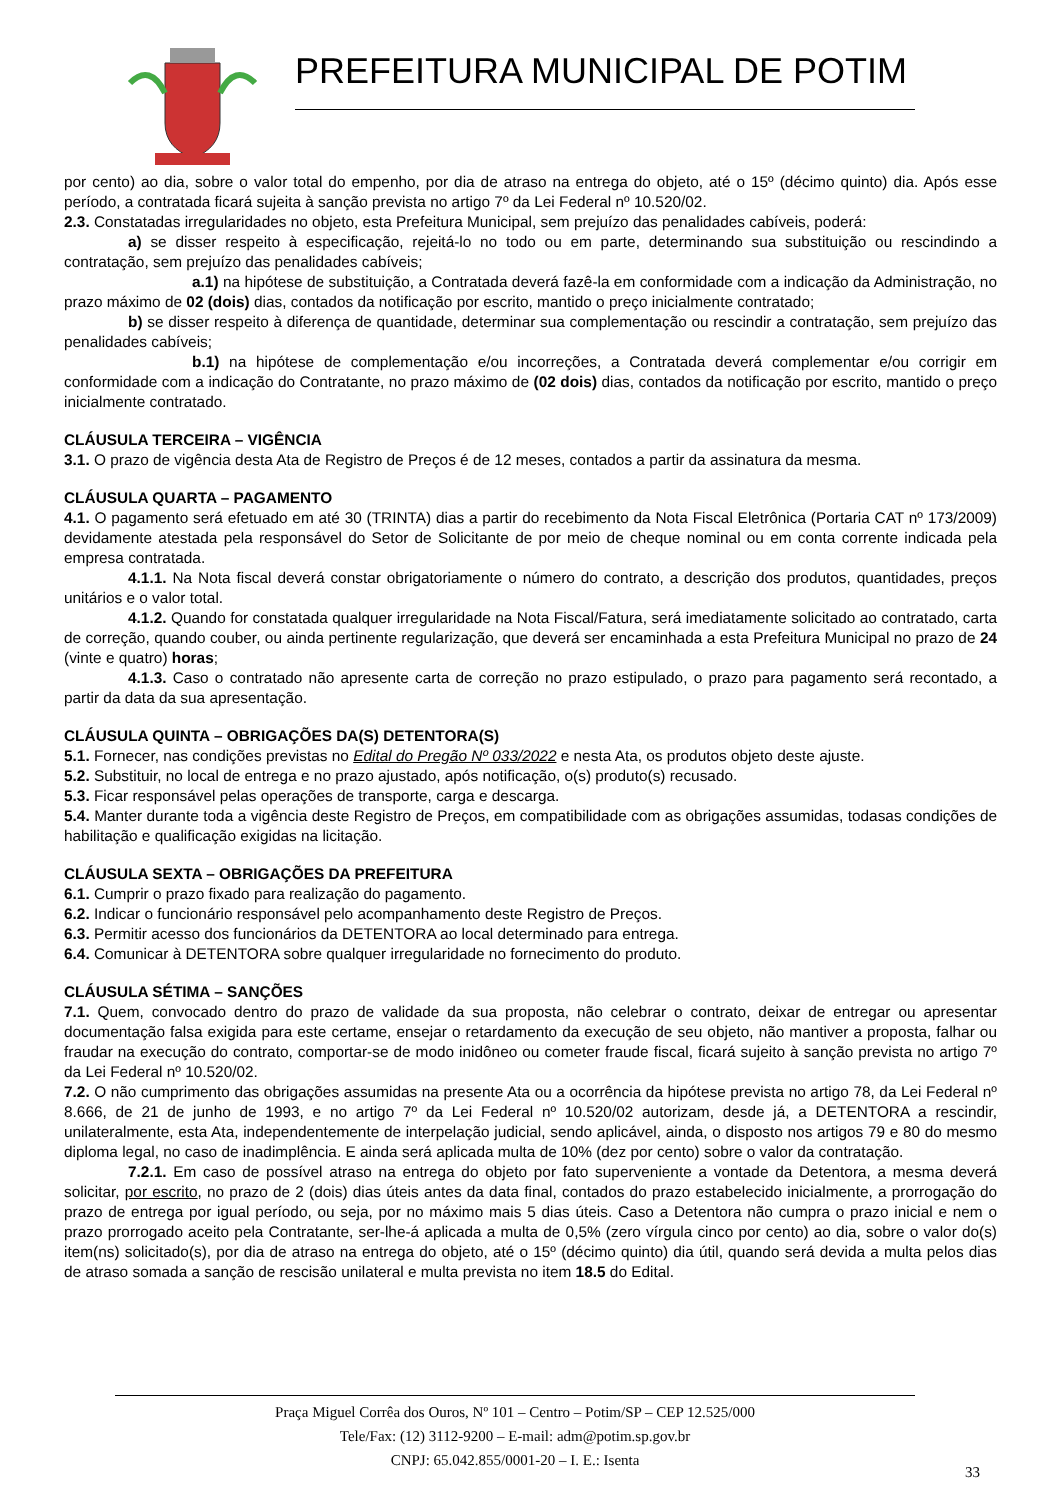PREFEITURA MUNICIPAL DE POTIM
por cento) ao dia, sobre o valor total do empenho, por dia de atraso na entrega do objeto, até o 15º (décimo quinto) dia. Após esse período, a contratada ficará sujeita à sanção prevista no artigo 7º da Lei Federal nº 10.520/02.
2.3. Constatadas irregularidades no objeto, esta Prefeitura Municipal, sem prejuízo das penalidades cabíveis, poderá:
a) se disser respeito à especificação, rejeitá-lo no todo ou em parte, determinando sua substituição ou rescindindo a contratação, sem prejuízo das penalidades cabíveis;
a.1) na hipótese de substituição, a Contratada deverá fazê-la em conformidade com a indicação da Administração, no prazo máximo de 02 (dois) dias, contados da notificação por escrito, mantido o preço inicialmente contratado;
b) se disser respeito à diferença de quantidade, determinar sua complementação ou rescindir a contratação, sem prejuízo das penalidades cabíveis;
b.1) na hipótese de complementação e/ou incorreções, a Contratada deverá complementar e/ou corrigir em conformidade com a indicação do Contratante, no prazo máximo de (02 dois) dias, contados da notificação por escrito, mantido o preço inicialmente contratado.
CLÁUSULA TERCEIRA – VIGÊNCIA
3.1. O prazo de vigência desta Ata de Registro de Preços é de 12 meses, contados a partir da assinatura da mesma.
CLÁUSULA QUARTA – PAGAMENTO
4.1. O pagamento será efetuado em até 30 (TRINTA) dias a partir do recebimento da Nota Fiscal Eletrônica (Portaria CAT nº 173/2009) devidamente atestada pela responsável do Setor de Solicitante de por meio de cheque nominal ou em conta corrente indicada pela empresa contratada.
4.1.1. Na Nota fiscal deverá constar obrigatoriamente o número do contrato, a descrição dos produtos, quantidades, preços unitários e o valor total.
4.1.2. Quando for constatada qualquer irregularidade na Nota Fiscal/Fatura, será imediatamente solicitado ao contratado, carta de correção, quando couber, ou ainda pertinente regularização, que deverá ser encaminhada a esta Prefeitura Municipal no prazo de 24 (vinte e quatro) horas;
4.1.3. Caso o contratado não apresente carta de correção no prazo estipulado, o prazo para pagamento será recontado, a partir da data da sua apresentação.
CLÁUSULA QUINTA – OBRIGAÇÕES DA(S) DETENTORA(S)
5.1. Fornecer, nas condições previstas no Edital do Pregão Nº 033/2022 e nesta Ata, os produtos objeto deste ajuste.
5.2. Substituir, no local de entrega e no prazo ajustado, após notificação, o(s) produto(s) recusado.
5.3. Ficar responsável pelas operações de transporte, carga e descarga.
5.4. Manter durante toda a vigência deste Registro de Preços, em compatibilidade com as obrigações assumidas, todasas condições de habilitação e qualificação exigidas na licitação.
CLÁUSULA SEXTA – OBRIGAÇÕES DA PREFEITURA
6.1. Cumprir o prazo fixado para realização do pagamento.
6.2. Indicar o funcionário responsável pelo acompanhamento deste Registro de Preços.
6.3. Permitir acesso dos funcionários da DETENTORA ao local determinado para entrega.
6.4. Comunicar à DETENTORA sobre qualquer irregularidade no fornecimento do produto.
CLÁUSULA SÉTIMA – SANÇÕES
7.1. Quem, convocado dentro do prazo de validade da sua proposta, não celebrar o contrato, deixar de entregar ou apresentar documentação falsa exigida para este certame, ensejar o retardamento da execução de seu objeto, não mantiver a proposta, falhar ou fraudar na execução do contrato, comportar-se de modo inidôneo ou cometer fraude fiscal, ficará sujeito à sanção prevista no artigo 7º da Lei Federal nº 10.520/02.
7.2. O não cumprimento das obrigações assumidas na presente Ata ou a ocorrência da hipótese prevista no artigo 78, da Lei Federal nº 8.666, de 21 de junho de 1993, e no artigo 7º da Lei Federal nº 10.520/02 autorizam, desde já, a DETENTORA a rescindir, unilateralmente, esta Ata, independentemente de interpelação judicial, sendo aplicável, ainda, o disposto nos artigos 79 e 80 do mesmo diploma legal, no caso de inadimplência. E ainda será aplicada multa de 10% (dez por cento) sobre o valor da contratação.
7.2.1. Em caso de possível atraso na entrega do objeto por fato superveniente a vontade da Detentora, a mesma deverá solicitar, por escrito, no prazo de 2 (dois) dias úteis antes da data final, contados do prazo estabelecido inicialmente, a prorrogação do prazo de entrega por igual período, ou seja, por no máximo mais 5 dias úteis. Caso a Detentora não cumpra o prazo inicial e nem o prazo prorrogado aceito pela Contratante, ser-lhe-á aplicada a multa de 0,5% (zero vírgula cinco por cento) ao dia, sobre o valor do(s) item(ns) solicitado(s), por dia de atraso na entrega do objeto, até o 15º (décimo quinto) dia útil, quando será devida a multa pelos dias de atraso somada a sanção de rescisão unilateral e multa prevista no item 18.5 do Edital.
Praça Miguel Corrêa dos Ouros, Nº 101 – Centro – Potim/SP – CEP 12.525/000
Tele/Fax: (12) 3112-9200 – E-mail: adm@potim.sp.gov.br
CNPJ: 65.042.855/0001-20 – I. E.: Isenta
33